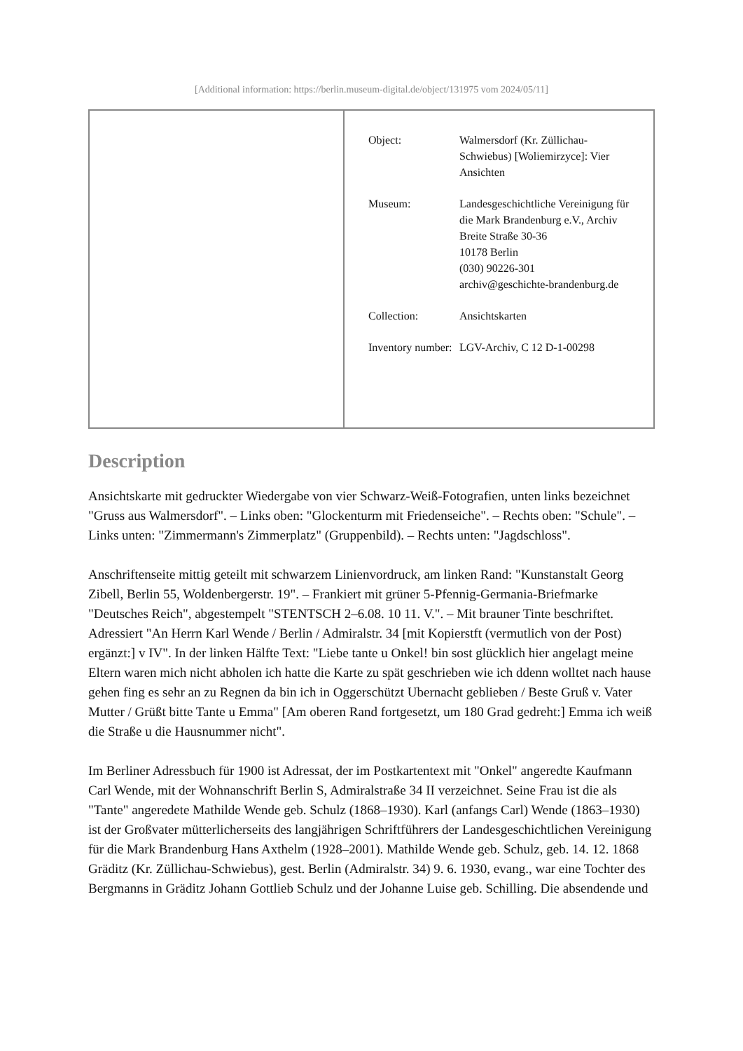[Additional information: https://berlin.museum-digital.de/object/131975 vom 2024/05/11]
| Object: | Walmersdorf (Kr. Züllichau-Schwiebus) [Woliemirzyce]: Vier Ansichten |
| Museum: | Landesgeschichtliche Vereinigung für die Mark Brandenburg e.V., Archiv Breite Straße 30-36 10178 Berlin (030) 90226-301 archiv@geschichte-brandenburg.de |
| Collection: | Ansichtskarten |
| Inventory number: | LGV-Archiv, C 12 D-1-00298 |
Description
Ansichtskarte mit gedruckter Wiedergabe von vier Schwarz-Weiß-Fotografien, unten links bezeichnet "Gruss aus Walmersdorf". – Links oben: "Glockenturm mit Friedenseiche". – Rechts oben: "Schule". – Links unten: "Zimmermann's Zimmerplatz" (Gruppenbild). – Rechts unten: "Jagdschloss".
Anschriftenseite mittig geteilt mit schwarzem Linienvordruck, am linken Rand: "Kunstanstalt Georg Zibell, Berlin 55, Woldenbergerstr. 19". – Frankiert mit grüner 5-Pfennig-Germania-Briefmarke "Deutsches Reich", abgestempelt "STENTSCH 2–6.08. 10 11. V.". – Mit brauner Tinte beschriftet. Adressiert "An Herrn Karl Wende / Berlin / Admiralstr. 34 [mit Kopierstft (vermutlich von der Post) ergänzt:] v IV". In der linken Hälfte Text: "Liebe tante u Onkel! bin sost glücklich hier angelagt meine Eltern waren mich nicht abholen ich hatte die Karte zu spät geschrieben wie ich ddenn wolltet nach hause gehen fing es sehr an zu Regnen da bin ich in Oggerschützt Ubernacht geblieben / Beste Gruß v. Vater Mutter / Grüßt bitte Tante u Emma" [Am oberen Rand fortgesetzt, um 180 Grad gedreht:] Emma ich weiß die Straße u die Hausnummer nicht".
Im Berliner Adressbuch für 1900 ist Adressat, der im Postkartentext mit "Onkel" angeredte Kaufmann Carl Wende, mit der Wohnanschrift Berlin S, Admiralstraße 34 II verzeichnet. Seine Frau ist die als "Tante" angeredete Mathilde Wende geb. Schulz (1868–1930). Karl (anfangs Carl) Wende (1863–1930) ist der Großvater mütterlicherseits des langjährigen Schriftführers der Landesgeschichtlichen Vereinigung für die Mark Brandenburg Hans Axthelm (1928–2001). Mathilde Wende geb. Schulz, geb. 14. 12. 1868 Gräditz (Kr. Züllichau-Schwiebus), gest. Berlin (Admiralstr. 34) 9. 6. 1930, evang., war eine Tochter des Bergmanns in Gräditz Johann Gottlieb Schulz und der Johanne Luise geb. Schilling. Die absendende und